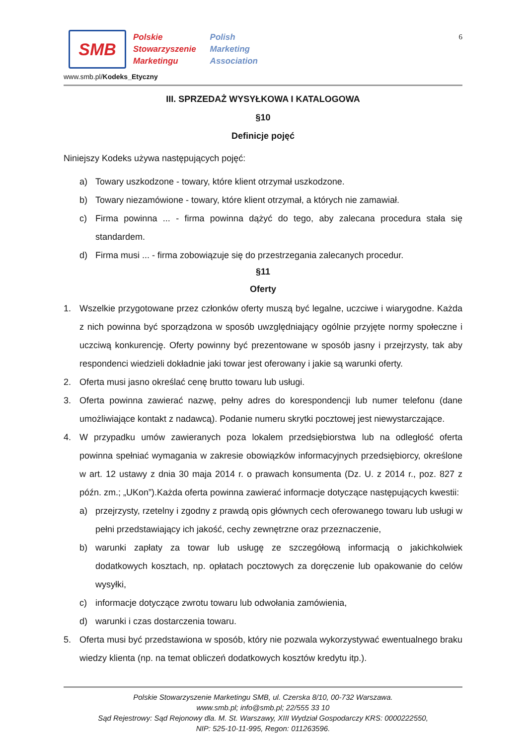SMB
Polskie
Stowarzyszenie
Marketingu
Polish
Marketing
Association
6
www.smb.pl/Kodeks_Etyczny
III. SPRZEDAŻ WYSYŁKOWA I KATALOGOWA
§10
Definicje pojęć
Niniejszy Kodeks używa następujących pojęć:
a) Towary uszkodzone - towary, które klient otrzymał uszkodzone.
b) Towary niezamówione - towary, które klient otrzymał, a których nie zamawiał.
c) Firma powinna ... - firma powinna dążyć do tego, aby zalecana procedura stała się standardem.
d) Firma musi ... - firma zobowiązuje się do przestrzegania zalecanych procedur.
§11
Oferty
1. Wszelkie przygotowane przez członków oferty muszą być legalne, uczciwe i wiarygodne. Każda z nich powinna być sporządzona w sposób uwzględniający ogólnie przyjęte normy społeczne i uczciwą konkurencję. Oferty powinny być prezentowane w sposób jasny i przejrzysty, tak aby respondenci wiedzieli dokładnie jaki towar jest oferowany i jakie są warunki oferty.
2. Oferta musi jasno określać cenę brutto towaru lub usługi.
3. Oferta powinna zawierać nazwę, pełny adres do korespondencji lub numer telefonu (dane umożliwiające kontakt z nadawcą). Podanie numeru skrytki pocztowej jest niewystarczające.
4. W przypadku umów zawieranych poza lokalem przedsiębiorstwa lub na odległość oferta powinna spełniać wymagania w zakresie obowiązków informacyjnych przedsiębiorcy, określone w art. 12 ustawy z dnia 30 maja 2014 r. o prawach konsumenta (Dz. U. z 2014 r., poz. 827 z późn. zm.; „UKon”).Każda oferta powinna zawierać informacje dotyczące następujących kwestii:
a) przejrzysty, rzetelny i zgodny z prawdą opis głównych cech oferowanego towaru lub usługi w pełni przedstawiający ich jakość, cechy zewnętrzne oraz przeznaczenie,
b) warunki zapłaty za towar lub usługę ze szczegółową informacją o jakichkolwiek dodatkowych kosztach, np. opłatach pocztowych za doręczenie lub opakowanie do celów wysyłki,
c) informacje dotyczące zwrotu towaru lub odwołania zamówienia,
d) warunki i czas dostarczenia towaru.
5. Oferta musi być przedstawiona w sposób, który nie pozwala wykorzystywać ewentualnego braku wiedzy klienta (np. na temat obliczeń dodatkowych kosztów kredytu itp.).
Polskie Stowarzyszenie Marketingu SMB, ul. Czerska 8/10, 00-732 Warszawa.
www.smb.pl; info@smb.pl; 22/555 33 10
Sąd Rejestrowy: Sąd Rejonowy dla. M. St. Warszawy, XIII Wydział Gospodarczy KRS: 0000222550,
NIP: 525-10-11-995, Regon: 011263596.